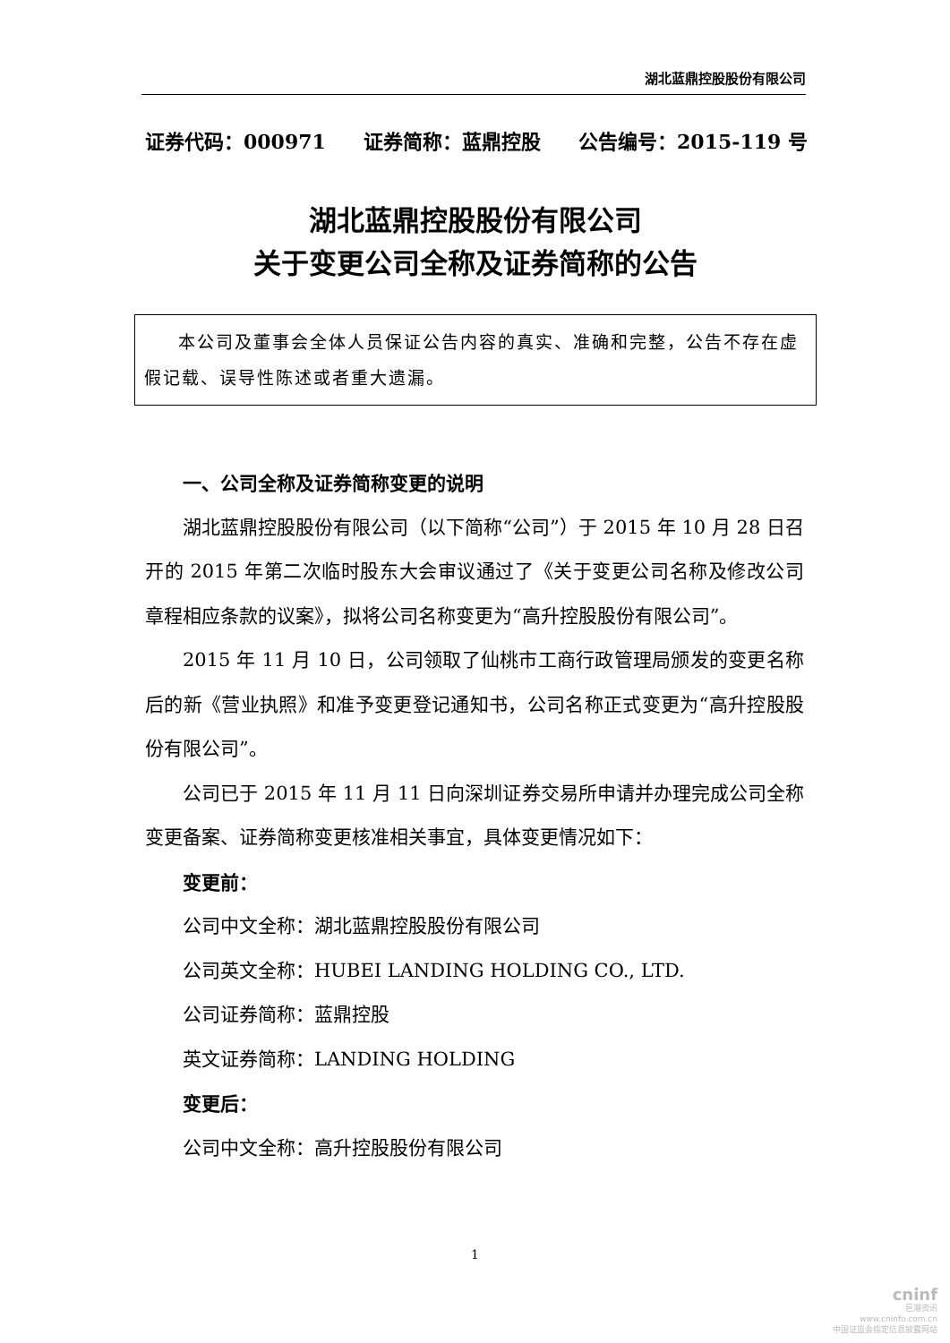湖北蓝鼎控股股份有限公司
证券代码：000971 证券简称：蓝鼎控股 公告编号：2015-119 号
湖北蓝鼎控股股份有限公司
关于变更公司全称及证券简称的公告
本公司及董事会全体人员保证公告内容的真实、准确和完整，公告不存在虚假记载、误导性陈述或者重大遗漏。
一、公司全称及证券简称变更的说明
湖北蓝鼎控股股份有限公司（以下简称“公司”）于 2015 年 10 月 28 日召开的 2015 年第二次临时股东大会审议通过了《关于变更公司名称及修改公司章程相应条款的议案》，拟将公司名称变更为“高升控股股份有限公司”。
2015 年 11 月 10 日，公司领取了仙桃市工商行政管理局颁发的变更名称后的新《营业执照》和准予变更登记通知书，公司名称正式变更为“高升控股股份有限公司”。
公司已于 2015 年 11 月 11 日向深圳证券交易所申请并办理完成公司全称变更备案、证券简称变更核准相关事宜，具体变更情况如下：
变更前：
公司中文全称：湖北蓝鼎控股股份有限公司
公司英文全称：HUBEI LANDING HOLDING CO., LTD.
公司证券简称：蓝鼎控股
英文证券简称：LANDING HOLDING
变更后：
公司中文全称：高升控股股份有限公司
1
cninf
巨潮资讯
www.cninfo.com.cn
中国证监会指定信息披露网站